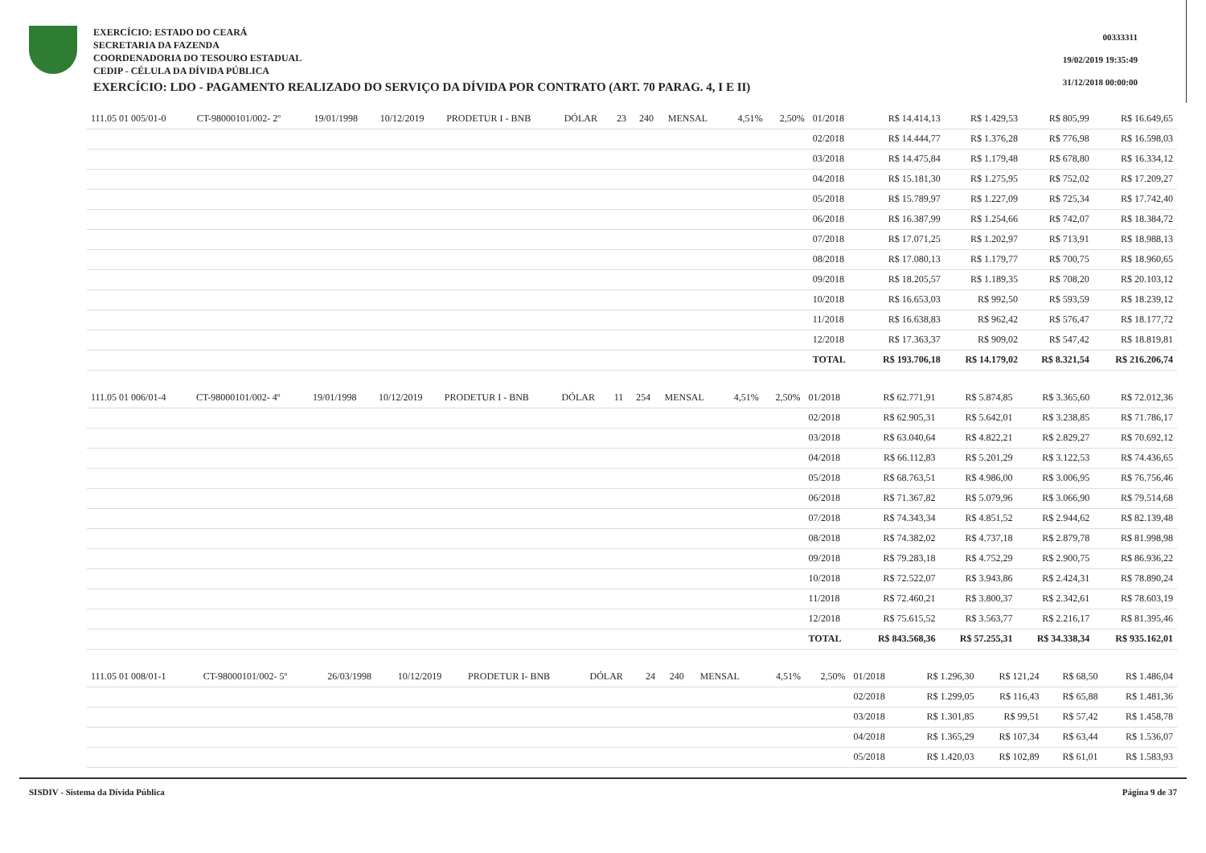EXERCÍCIO: ESTADO DO CEARÁ
SECRETARIA DA FAZENDA
COORDENADORIA DO TESOURO ESTADUAL
CEDIP - CÉLULA DA DÍVIDA PÚBLICA
EXERCÍCIO: LDO - PAGAMENTO REALIZADO DO SERVIÇO DA DÍVIDA POR CONTRATO (ART. 70 PARAG. 4, I E II)
00333311
19/02/2019 19:35:49
31/12/2018 00:00:00
| 111.05 01 005/01-0 | CT-98000101/002- 2º | 19/01/1998 | 10/12/2019 | PRODETUR I - BNB | DÓLAR | 23 | 240 | MENSAL | 4,51% | 2,50% | 01/2018 | R$ 14.414,13 | R$ 1.429,53 | R$ 805,99 | R$ 16.649,65 |
| | | | | | | | | | | | 02/2018 | R$ 14.444,77 | R$ 1.376,28 | R$ 776,98 | R$ 16.598,03 |
| | | | | | | | | | | | 03/2018 | R$ 14.475,84 | R$ 1.179,48 | R$ 678,80 | R$ 16.334,12 |
| | | | | | | | | | | | 04/2018 | R$ 15.181,30 | R$ 1.275,95 | R$ 752,02 | R$ 17.209,27 |
| | | | | | | | | | | | 05/2018 | R$ 15.789,97 | R$ 1.227,09 | R$ 725,34 | R$ 17.742,40 |
| | | | | | | | | | | | 06/2018 | R$ 16.387,99 | R$ 1.254,66 | R$ 742,07 | R$ 18.384,72 |
| | | | | | | | | | | | 07/2018 | R$ 17.071,25 | R$ 1.202,97 | R$ 713,91 | R$ 18.988,13 |
| | | | | | | | | | | | 08/2018 | R$ 17.080,13 | R$ 1.179,77 | R$ 700,75 | R$ 18.960,65 |
| | | | | | | | | | | | 09/2018 | R$ 18.205,57 | R$ 1.189,35 | R$ 708,20 | R$ 20.103,12 |
| | | | | | | | | | | | 10/2018 | R$ 16.653,03 | R$ 992,50 | R$ 593,59 | R$ 18.239,12 |
| | | | | | | | | | | | 11/2018 | R$ 16.638,83 | R$ 962,42 | R$ 576,47 | R$ 18.177,72 |
| | | | | | | | | | | | 12/2018 | R$ 17.363,37 | R$ 909,02 | R$ 547,42 | R$ 18.819,81 |
| | | | | | | | | | | | TOTAL | R$ 193.706,18 | R$ 14.179,02 | R$ 8.321,54 | R$ 216.206,74 |
| 111.05 01 006/01-4 | CT-98000101/002- 4º | 19/01/1998 | 10/12/2019 | PRODETUR I - BNB | DÓLAR | 11 | 254 | MENSAL | 4,51% | 2,50% | 01/2018 | R$ 62.771,91 | R$ 5.874,85 | R$ 3.365,60 | R$ 72.012,36 |
| | | | | | | | | | | | 02/2018 | R$ 62.905,31 | R$ 5.642,01 | R$ 3.238,85 | R$ 71.786,17 |
| | | | | | | | | | | | 03/2018 | R$ 63.040,64 | R$ 4.822,21 | R$ 2.829,27 | R$ 70.692,12 |
| | | | | | | | | | | | 04/2018 | R$ 66.112,83 | R$ 5.201,29 | R$ 3.122,53 | R$ 74.436,65 |
| | | | | | | | | | | | 05/2018 | R$ 68.763,51 | R$ 4.986,00 | R$ 3.006,95 | R$ 76.756,46 |
| | | | | | | | | | | | 06/2018 | R$ 71.367,82 | R$ 5.079,96 | R$ 3.066,90 | R$ 79.514,68 |
| | | | | | | | | | | | 07/2018 | R$ 74.343,34 | R$ 4.851,52 | R$ 2.944,62 | R$ 82.139,48 |
| | | | | | | | | | | | 08/2018 | R$ 74.382,02 | R$ 4.737,18 | R$ 2.879,78 | R$ 81.998,98 |
| | | | | | | | | | | | 09/2018 | R$ 79.283,18 | R$ 4.752,29 | R$ 2.900,75 | R$ 86.936,22 |
| | | | | | | | | | | | 10/2018 | R$ 72.522,07 | R$ 3.943,86 | R$ 2.424,31 | R$ 78.890,24 |
| | | | | | | | | | | | 11/2018 | R$ 72.460,21 | R$ 3.800,37 | R$ 2.342,61 | R$ 78.603,19 |
| | | | | | | | | | | | 12/2018 | R$ 75.615,52 | R$ 3.563,77 | R$ 2.216,17 | R$ 81.395,46 |
| | | | | | | | | | | | TOTAL | R$ 843.568,36 | R$ 57.255,31 | R$ 34.338,34 | R$ 935.162,01 |
| 111.05 01 008/01-1 | CT-98000101/002- 5º | 26/03/1998 | 10/12/2019 | PRODETUR I- BNB | DÓLAR | 24 | 240 | MENSAL | 4,51% | 2,50% | 01/2018 | R$ 1.296,30 | R$ 121,24 | R$ 68,50 | R$ 1.486,04 |
| | | | | | | | | | | | 02/2018 | R$ 1.299,05 | R$ 116,43 | R$ 65,88 | R$ 1.481,36 |
| | | | | | | | | | | | 03/2018 | R$ 1.301,85 | R$ 99,51 | R$ 57,42 | R$ 1.458,78 |
| | | | | | | | | | | | 04/2018 | R$ 1.365,29 | R$ 107,34 | R$ 63,44 | R$ 1.536,07 |
| | | | | | | | | | | | 05/2018 | R$ 1.420,03 | R$ 102,89 | R$ 61,01 | R$ 1.583,93 |
SISDIV - Sistema da Dívida Pública Página 9 de 37